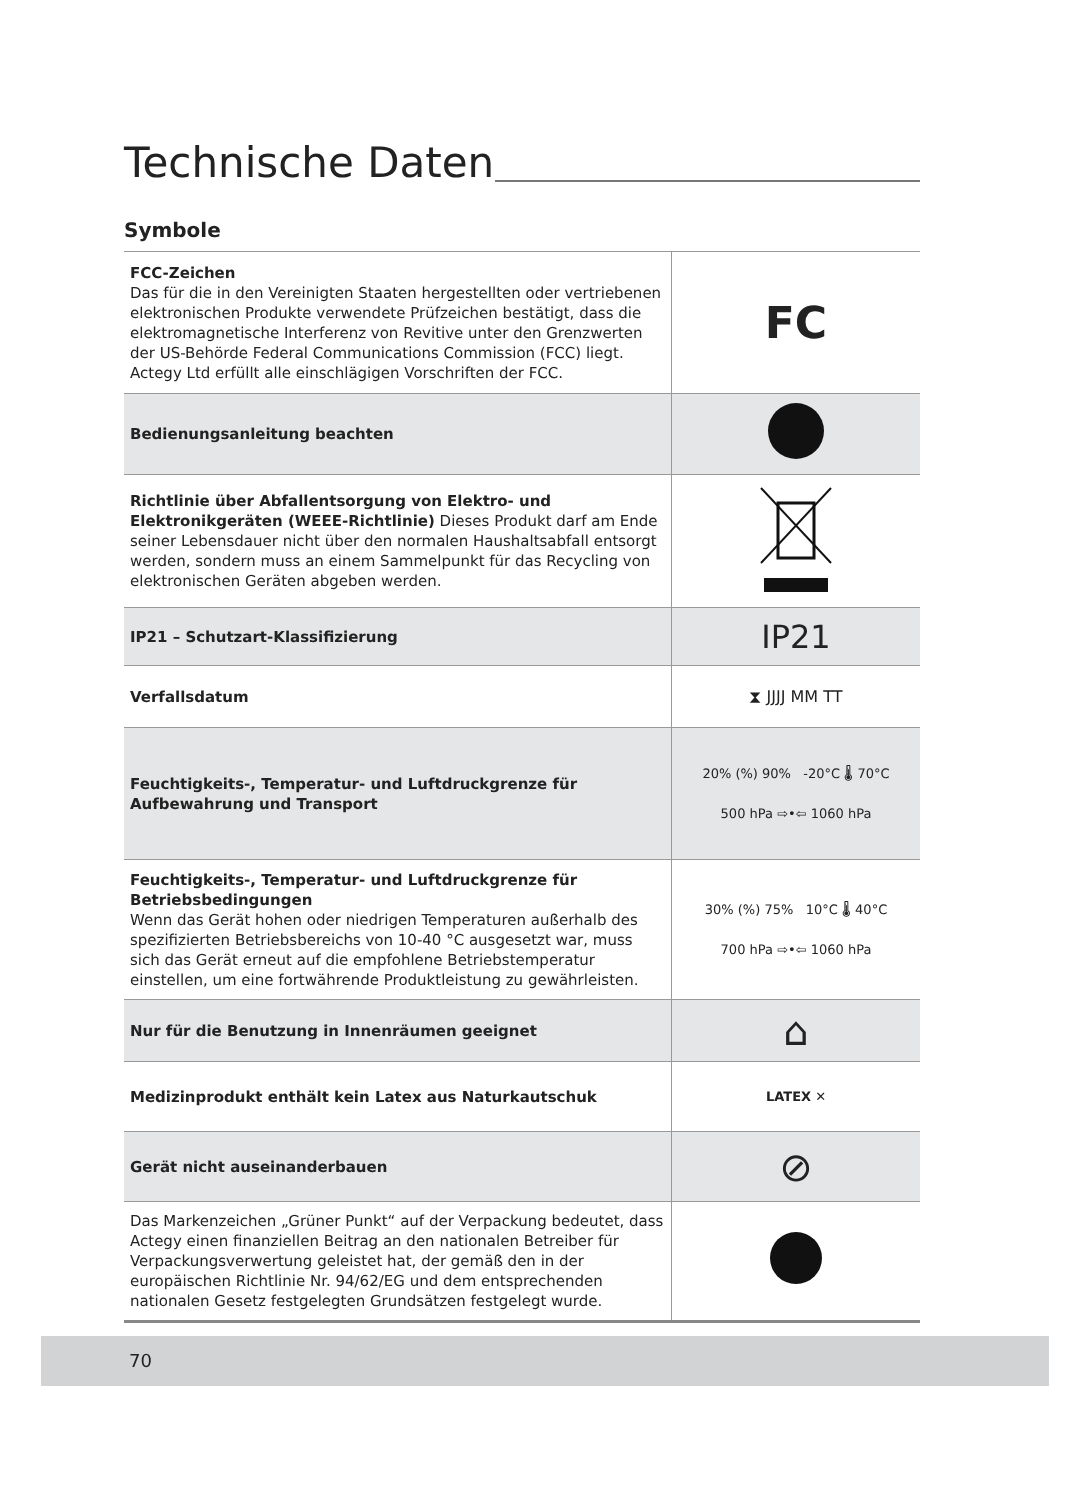Technische Daten
Symbole
| FCC-Zeichen Das für die in den Vereinigten Staaten hergestellten oder vertriebenen elektronischen Produkte verwendete Prüfzeichen bestätigt, dass die elektromagnetische Interferenz von Revitive unter den Grenzwerten der US-Behörde Federal Communications Commission (FCC) liegt. Actegy Ltd erfüllt alle einschlägigen Vorschriften der FCC. | FC |
| Bedienungsanleitung beachten | |
| Richtlinie über Abfallentsorgung von Elektro- und Elektronikgeräten (WEEE-Richtlinie) Dieses Produkt darf am Ende seiner Lebensdauer nicht über den normalen Haushaltsabfall entsorgt werden, sondern muss an einem Sammelpunkt für das Recycling von elektronischen Geräten abgeben werden. | |
| IP21 – Schutzart-Klassifizierung | IP21 |
| Verfallsdatum | ⧗ JJJJ MM TT |
| Feuchtigkeits-, Temperatur- und Luftdruckgrenze für Aufbewahrung und Transport | 20% (%) 90% -20°C 🌡 70°C 500 hPa ⇨•⇦ 1060 hPa |
| Feuchtigkeits-, Temperatur- und Luftdruckgrenze für Betriebsbedingungen Wenn das Gerät hohen oder niedrigen Temperaturen außerhalb des spezifizierten Betriebsbereichs von 10-40 °C ausgesetzt war, muss sich das Gerät erneut auf die empfohlene Betriebstemperatur einstellen, um eine fortwährende Produktleistung zu gewährleisten. | 30% (%) 75% 10°C 🌡 40°C 700 hPa ⇨•⇦ 1060 hPa |
| Nur für die Benutzung in Innenräumen geeignet | ⌂ |
| Medizinprodukt enthält kein Latex aus Naturkautschuk | LATEX ✕ |
| Gerät nicht auseinanderbauen | ⊘ |
| Das Markenzeichen „Grüner Punkt“ auf der Verpackung bedeutet, dass Actegy einen finanziellen Beitrag an den nationalen Betreiber für Verpackungsverwertung geleistet hat, der gemäß den in der europäischen Richtlinie Nr. 94/62/EG und dem entsprechenden nationalen Gesetz festgelegten Grundsätzen festgelegt wurde. | |
70